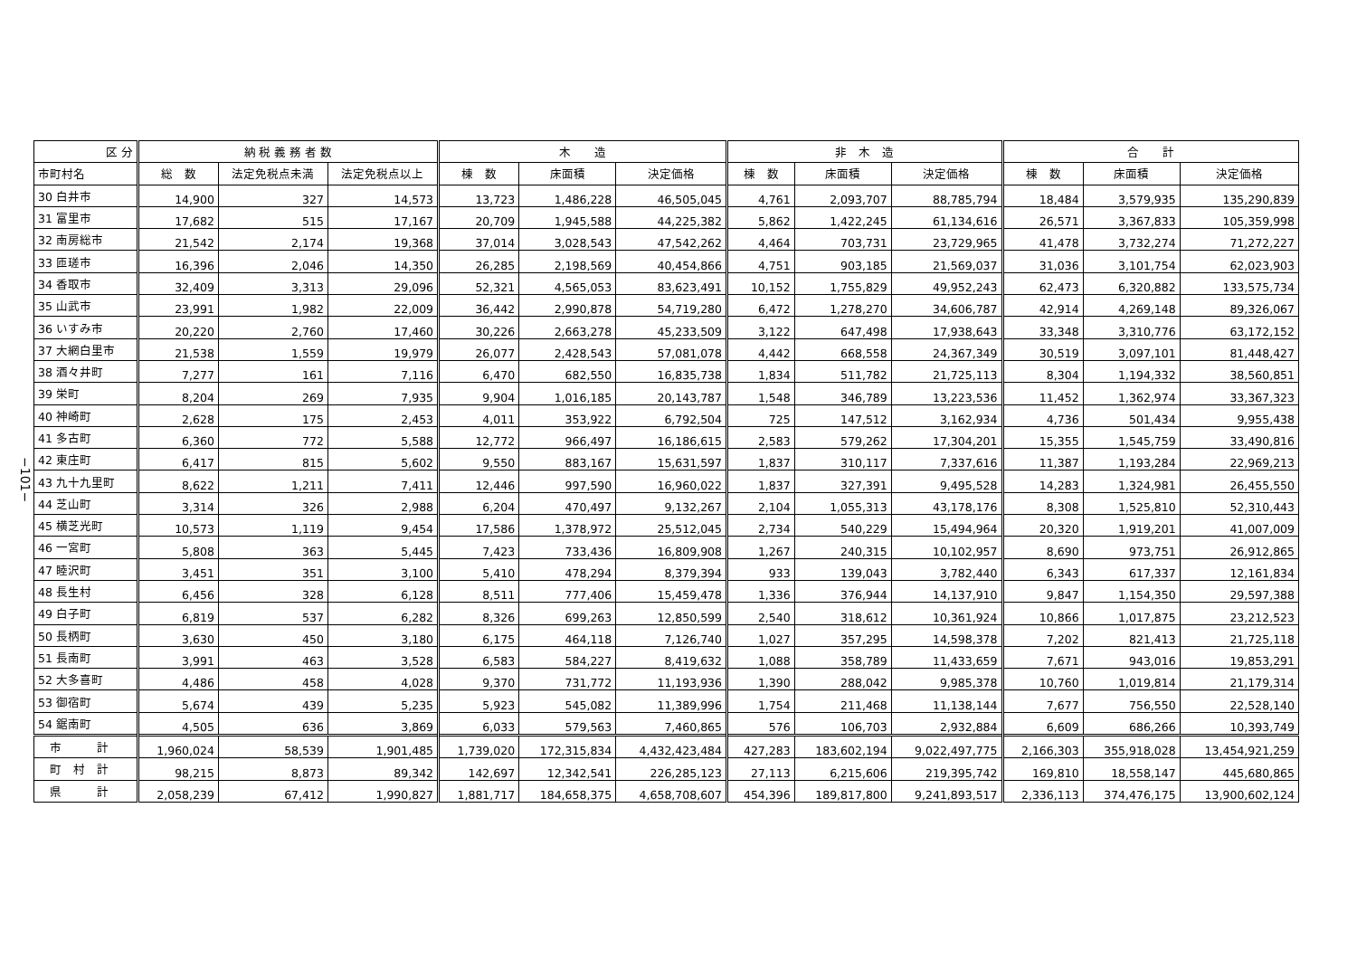−101−
| 区 分 | 納 税 義 務 者 数 | | | 木 造 | | | 非 木 造 | | | 合 計 | | |
| --- | --- | --- | --- | --- | --- | --- | --- | --- | --- | --- | --- | --- |
| 市町村名 | 総 数 | 法定免税点未満 | 法定免税点以上 | 棟 数 | 床面積 | 決定価格 | 棟 数 | 床面積 | 決定価格 | 棟 数 | 床面積 | 決定価格 |
| 30 白井市 | 14,900 | 327 | 14,573 | 13,723 | 1,486,228 | 46,505,045 | 4,761 | 2,093,707 | 88,785,794 | 18,484 | 3,579,935 | 135,290,839 |
| 31 富里市 | 17,682 | 515 | 17,167 | 20,709 | 1,945,588 | 44,225,382 | 5,862 | 1,422,245 | 61,134,616 | 26,571 | 3,367,833 | 105,359,998 |
| 32 南房総市 | 21,542 | 2,174 | 19,368 | 37,014 | 3,028,543 | 47,542,262 | 4,464 | 703,731 | 23,729,965 | 41,478 | 3,732,274 | 71,272,227 |
| 33 匝瑳市 | 16,396 | 2,046 | 14,350 | 26,285 | 2,198,569 | 40,454,866 | 4,751 | 903,185 | 21,569,037 | 31,036 | 3,101,754 | 62,023,903 |
| 34 香取市 | 32,409 | 3,313 | 29,096 | 52,321 | 4,565,053 | 83,623,491 | 10,152 | 1,755,829 | 49,952,243 | 62,473 | 6,320,882 | 133,575,734 |
| 35 山武市 | 23,991 | 1,982 | 22,009 | 36,442 | 2,990,878 | 54,719,280 | 6,472 | 1,278,270 | 34,606,787 | 42,914 | 4,269,148 | 89,326,067 |
| 36 いすみ市 | 20,220 | 2,760 | 17,460 | 30,226 | 2,663,278 | 45,233,509 | 3,122 | 647,498 | 17,938,643 | 33,348 | 3,310,776 | 63,172,152 |
| 37 大網白里市 | 21,538 | 1,559 | 19,979 | 26,077 | 2,428,543 | 57,081,078 | 4,442 | 668,558 | 24,367,349 | 30,519 | 3,097,101 | 81,448,427 |
| 38 酒々井町 | 7,277 | 161 | 7,116 | 6,470 | 682,550 | 16,835,738 | 1,834 | 511,782 | 21,725,113 | 8,304 | 1,194,332 | 38,560,851 |
| 39 栄町 | 8,204 | 269 | 7,935 | 9,904 | 1,016,185 | 20,143,787 | 1,548 | 346,789 | 13,223,536 | 11,452 | 1,362,974 | 33,367,323 |
| 40 神崎町 | 2,628 | 175 | 2,453 | 4,011 | 353,922 | 6,792,504 | 725 | 147,512 | 3,162,934 | 4,736 | 501,434 | 9,955,438 |
| 41 多古町 | 6,360 | 772 | 5,588 | 12,772 | 966,497 | 16,186,615 | 2,583 | 579,262 | 17,304,201 | 15,355 | 1,545,759 | 33,490,816 |
| 42 東庄町 | 6,417 | 815 | 5,602 | 9,550 | 883,167 | 15,631,597 | 1,837 | 310,117 | 7,337,616 | 11,387 | 1,193,284 | 22,969,213 |
| 43 九十九里町 | 8,622 | 1,211 | 7,411 | 12,446 | 997,590 | 16,960,022 | 1,837 | 327,391 | 9,495,528 | 14,283 | 1,324,981 | 26,455,550 |
| 44 芝山町 | 3,314 | 326 | 2,988 | 6,204 | 470,497 | 9,132,267 | 2,104 | 1,055,313 | 43,178,176 | 8,308 | 1,525,810 | 52,310,443 |
| 45 横芝光町 | 10,573 | 1,119 | 9,454 | 17,586 | 1,378,972 | 25,512,045 | 2,734 | 540,229 | 15,494,964 | 20,320 | 1,919,201 | 41,007,009 |
| 46 一宮町 | 5,808 | 363 | 5,445 | 7,423 | 733,436 | 16,809,908 | 1,267 | 240,315 | 10,102,957 | 8,690 | 973,751 | 26,912,865 |
| 47 睦沢町 | 3,451 | 351 | 3,100 | 5,410 | 478,294 | 8,379,394 | 933 | 139,043 | 3,782,440 | 6,343 | 617,337 | 12,161,834 |
| 48 長生村 | 6,456 | 328 | 6,128 | 8,511 | 777,406 | 15,459,478 | 1,336 | 376,944 | 14,137,910 | 9,847 | 1,154,350 | 29,597,388 |
| 49 白子町 | 6,819 | 537 | 6,282 | 8,326 | 699,263 | 12,850,599 | 2,540 | 318,612 | 10,361,924 | 10,866 | 1,017,875 | 23,212,523 |
| 50 長柄町 | 3,630 | 450 | 3,180 | 6,175 | 464,118 | 7,126,740 | 1,027 | 357,295 | 14,598,378 | 7,202 | 821,413 | 21,725,118 |
| 51 長南町 | 3,991 | 463 | 3,528 | 6,583 | 584,227 | 8,419,632 | 1,088 | 358,789 | 11,433,659 | 7,671 | 943,016 | 19,853,291 |
| 52 大多喜町 | 4,486 | 458 | 4,028 | 9,370 | 731,772 | 11,193,936 | 1,390 | 288,042 | 9,985,378 | 10,760 | 1,019,814 | 21,179,314 |
| 53 御宿町 | 5,674 | 439 | 5,235 | 5,923 | 545,082 | 11,389,996 | 1,754 | 211,468 | 11,138,144 | 7,677 | 756,550 | 22,528,140 |
| 54 鋸南町 | 4,505 | 636 | 3,869 | 6,033 | 579,563 | 7,460,865 | 576 | 106,703 | 2,932,884 | 6,609 | 686,266 | 10,393,749 |
| 市 計 | 1,960,024 | 58,539 | 1,901,485 | 1,739,020 | 172,315,834 | 4,432,423,484 | 427,283 | 183,602,194 | 9,022,497,775 | 2,166,303 | 355,918,028 | 13,454,921,259 |
| 町 村 計 | 98,215 | 8,873 | 89,342 | 142,697 | 12,342,541 | 226,285,123 | 27,113 | 6,215,606 | 219,395,742 | 169,810 | 18,558,147 | 445,680,865 |
| 県 計 | 2,058,239 | 67,412 | 1,990,827 | 1,881,717 | 184,658,375 | 4,658,708,607 | 454,396 | 189,817,800 | 9,241,893,517 | 2,336,113 | 374,476,175 | 13,900,602,124 |